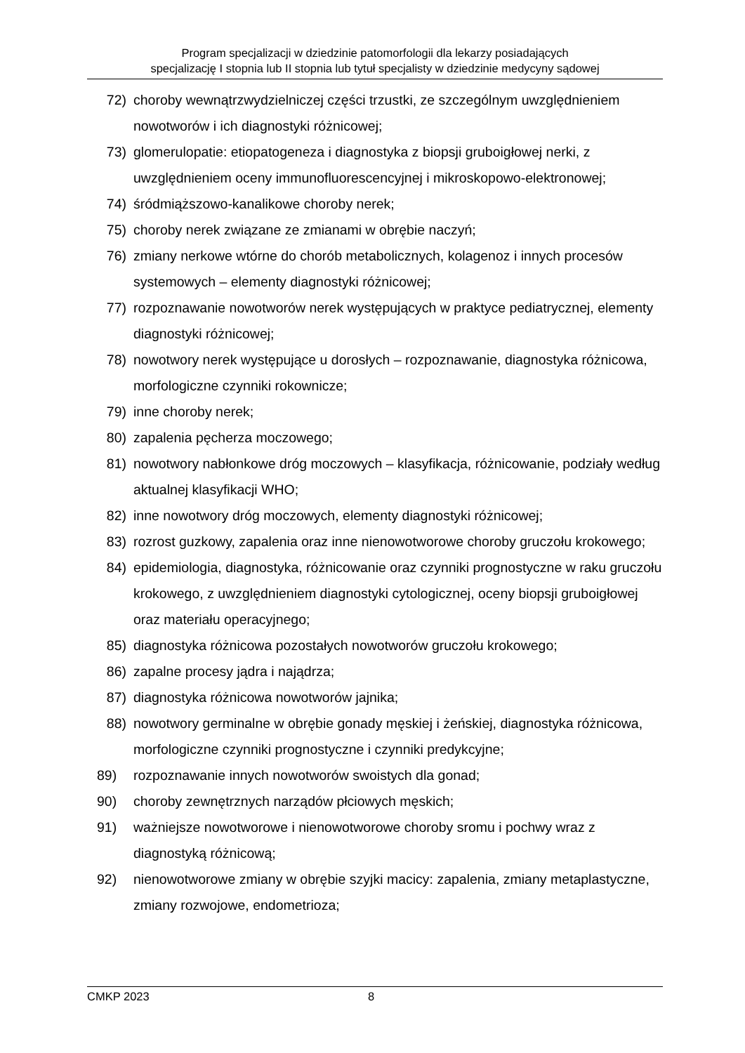Program specjalizacji w dziedzinie patomorfologii dla lekarzy posiadających
specjalizację I stopnia lub II stopnia lub tytuł specjalisty w dziedzinie medycyny sądowej
72) choroby wewnątrzwydzielniczej części trzustki, ze szczególnym uwzględnieniem nowotworów i ich diagnostyki różnicowej;
73) glomerulopatie: etiopatogeneza i diagnostyka z biopsji gruboigłowej nerki, z uwzględnieniem oceny immunofluorescencyjnej i mikroskopowo-elektronowej;
74) śródmiąższowo-kanalikowe choroby nerek;
75) choroby nerek związane ze zmianami w obrębie naczyń;
76) zmiany nerkowe wtórne do chorób metabolicznych, kolagenoz i innych procesów systemowych – elementy diagnostyki różnicowej;
77) rozpoznawanie nowotworów nerek występujących w praktyce pediatrycznej, elementy diagnostyki różnicowej;
78) nowotwory nerek występujące u dorosłych – rozpoznawanie, diagnostyka różnicowa, morfologiczne czynniki rokownicze;
79) inne choroby nerek;
80) zapalenia pęcherza moczowego;
81) nowotwory nabłonkowe dróg moczowych – klasyfikacja, różnicowanie, podziały według aktualnej klasyfikacji WHO;
82) inne nowotwory dróg moczowych, elementy diagnostyki różnicowej;
83) rozrost guzkowy, zapalenia oraz inne nienowotworowe choroby gruczołu krokowego;
84) epidemiologia, diagnostyka, różnicowanie oraz czynniki prognostyczne w raku gruczołu krokowego, z uwzględnieniem diagnostyki cytologicznej, oceny biopsji gruboigłowej oraz materiału operacyjnego;
85) diagnostyka różnicowa pozostałych nowotworów gruczołu krokowego;
86) zapalne procesy jądra i najądrza;
87) diagnostyka różnicowa nowotworów jajnika;
88) nowotwory germinalne w obrębie gonady męskiej i żeńskiej, diagnostyka różnicowa, morfologiczne czynniki prognostyczne i czynniki predykcyjne;
89) rozpoznawanie innych nowotworów swoistych dla gonad;
90) choroby zewnętrznych narządów płciowych męskich;
91) ważniejsze nowotworowe i nienowotworowe choroby sromu i pochwy wraz z diagnostyką różnicową;
92) nienowotworowe zmiany w obrębie szyjki macicy: zapalenia, zmiany metaplastyczne, zmiany rozwojowe, endometrioza;
CMKP 2023 8